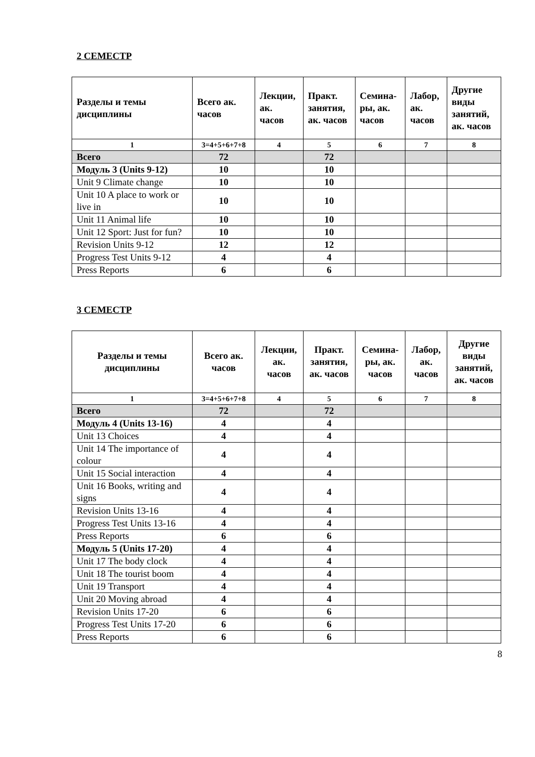2 СЕМЕСТР
| Разделы и темы дисциплины | Всего ак. часов | Лекции, ак. часов | Практ. занятия, ак. часов | Семина-ры, ак. часов | Лабор, ак. часов | Другие виды занятий, ак. часов |
| --- | --- | --- | --- | --- | --- | --- |
| 1 | 3=4+5+6+7+8 | 4 | 5 | 6 | 7 | 8 |
| Всего | 72 | | 72 | | | |
| Модуль 3 (Units 9-12) | 10 | | 10 | | | |
| Unit 9 Climate change | 10 | | 10 | | | |
| Unit 10 A place to work or live in | 10 | | 10 | | | |
| Unit 11 Animal life | 10 | | 10 | | | |
| Unit 12 Sport: Just for fun? | 10 | | 10 | | | |
| Revision Units 9-12 | 12 | | 12 | | | |
| Progress Test Units 9-12 | 4 | | 4 | | | |
| Press Reports | 6 | | 6 | | | |
3 СЕМЕСТР
| Разделы и темы дисциплины | Всего ак. часов | Лекции, ак. часов | Практ. занятия, ак. часов | Семина-ры, ак. часов | Лабор, ак. часов | Другие виды занятий, ак. часов |
| --- | --- | --- | --- | --- | --- | --- |
| 1 | 3=4+5+6+7+8 | 4 | 5 | 6 | 7 | 8 |
| Всего | 72 | | 72 | | | |
| Модуль 4 (Units 13-16) | 4 | | 4 | | | |
| Unit 13 Choices | 4 | | 4 | | | |
| Unit 14 The importance of colour | 4 | | 4 | | | |
| Unit 15 Social interaction | 4 | | 4 | | | |
| Unit 16 Books, writing and signs | 4 | | 4 | | | |
| Revision Units 13-16 | 4 | | 4 | | | |
| Progress Test Units 13-16 | 4 | | 4 | | | |
| Press Reports | 6 | | 6 | | | |
| Модуль 5 (Units 17-20) | 4 | | 4 | | | |
| Unit 17 The body clock | 4 | | 4 | | | |
| Unit 18 The tourist boom | 4 | | 4 | | | |
| Unit 19 Transport | 4 | | 4 | | | |
| Unit 20 Moving abroad | 4 | | 4 | | | |
| Revision Units 17-20 | 6 | | 6 | | | |
| Progress Test Units 17-20 | 6 | | 6 | | | |
| Press Reports | 6 | | 6 | | | |
8